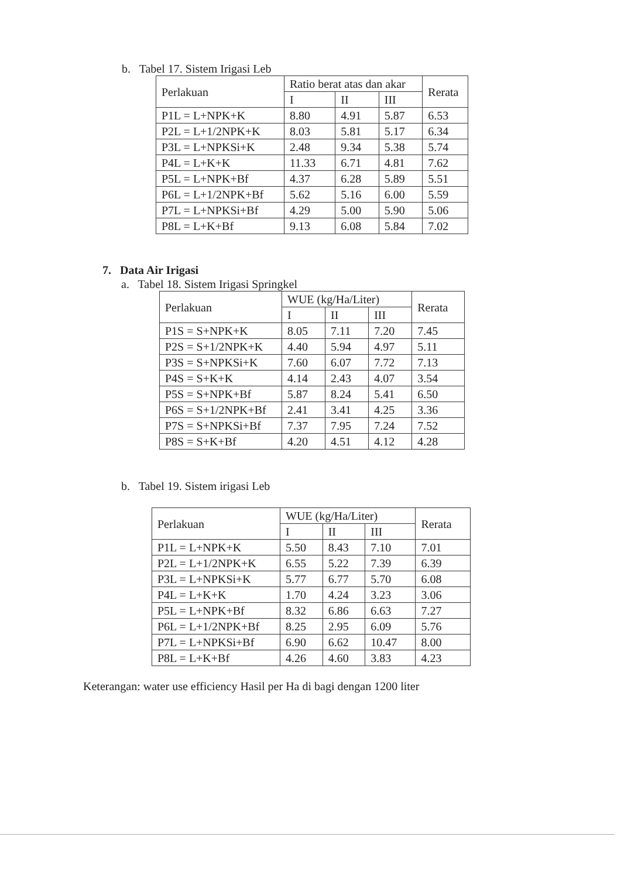b. Tabel 17. Sistem Irigasi Leb
| Perlakuan | Ratio berat atas dan akar | | | Rerata |
| --- | --- | --- | --- | --- |
| | I | II | III | |
| P1L = L+NPK+K | 8.80 | 4.91 | 5.87 | 6.53 |
| P2L = L+1/2NPK+K | 8.03 | 5.81 | 5.17 | 6.34 |
| P3L = L+NPKSi+K | 2.48 | 9.34 | 5.38 | 5.74 |
| P4L = L+K+K | 11.33 | 6.71 | 4.81 | 7.62 |
| P5L = L+NPK+Bf | 4.37 | 6.28 | 5.89 | 5.51 |
| P6L = L+1/2NPK+Bf | 5.62 | 5.16 | 6.00 | 5.59 |
| P7L = L+NPKSi+Bf | 4.29 | 5.00 | 5.90 | 5.06 |
| P8L = L+K+Bf | 9.13 | 6.08 | 5.84 | 7.02 |
7. Data Air Irigasi
a. Tabel 18. Sistem Irigasi Springkel
| Perlakuan | WUE (kg/Ha/Liter) | | | Rerata |
| --- | --- | --- | --- | --- |
| | I | II | III | |
| P1S = S+NPK+K | 8.05 | 7.11 | 7.20 | 7.45 |
| P2S = S+1/2NPK+K | 4.40 | 5.94 | 4.97 | 5.11 |
| P3S = S+NPKSi+K | 7.60 | 6.07 | 7.72 | 7.13 |
| P4S = S+K+K | 4.14 | 2.43 | 4.07 | 3.54 |
| P5S = S+NPK+Bf | 5.87 | 8.24 | 5.41 | 6.50 |
| P6S = S+1/2NPK+Bf | 2.41 | 3.41 | 4.25 | 3.36 |
| P7S = S+NPKSi+Bf | 7.37 | 7.95 | 7.24 | 7.52 |
| P8S = S+K+Bf | 4.20 | 4.51 | 4.12 | 4.28 |
b. Tabel 19. Sistem irigasi Leb
| Perlakuan | WUE (kg/Ha/Liter) | | | Rerata |
| --- | --- | --- | --- | --- |
| | I | II | III | |
| P1L = L+NPK+K | 5.50 | 8.43 | 7.10 | 7.01 |
| P2L = L+1/2NPK+K | 6.55 | 5.22 | 7.39 | 6.39 |
| P3L = L+NPKSi+K | 5.77 | 6.77 | 5.70 | 6.08 |
| P4L = L+K+K | 1.70 | 4.24 | 3.23 | 3.06 |
| P5L = L+NPK+Bf | 8.32 | 6.86 | 6.63 | 7.27 |
| P6L = L+1/2NPK+Bf | 8.25 | 2.95 | 6.09 | 5.76 |
| P7L = L+NPKSi+Bf | 6.90 | 6.62 | 10.47 | 8.00 |
| P8L = L+K+Bf | 4.26 | 4.60 | 3.83 | 4.23 |
Keterangan: water use efficiency Hasil per Ha di bagi dengan 1200 liter